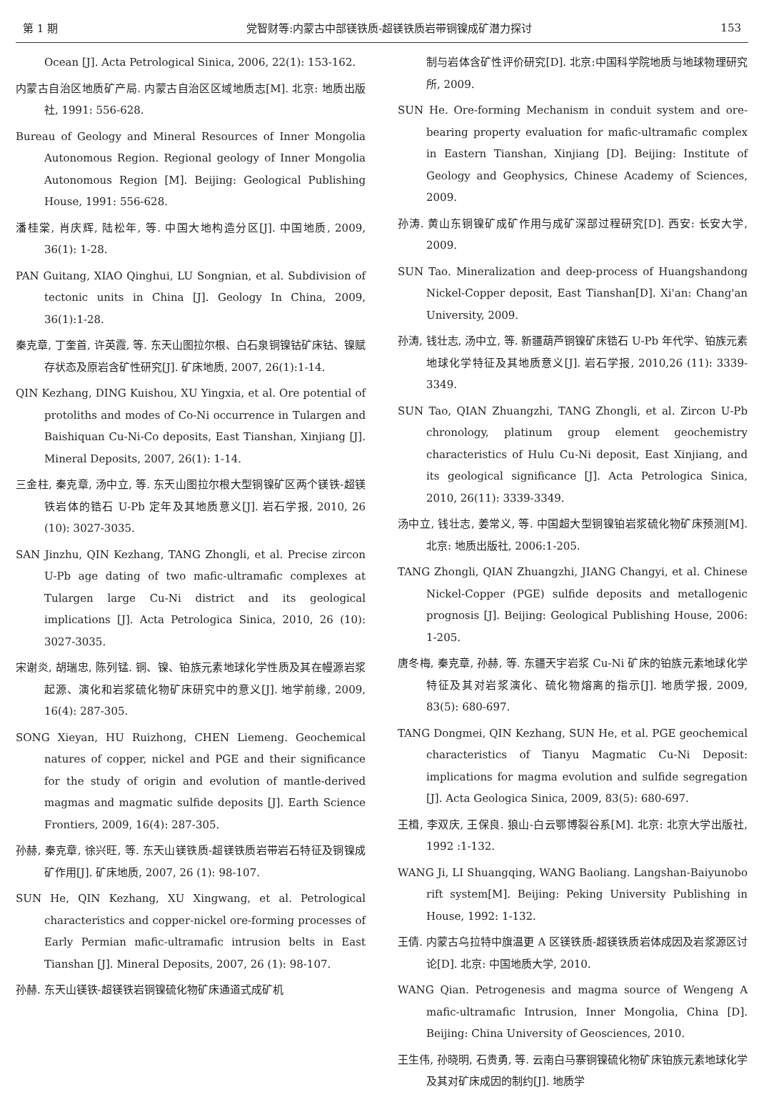第 1 期 党智财等:内蒙古中部镁铁质-超镁铁质岩带铜镍成矿潜力探讨 153
Ocean [J]. Acta Petrological Sinica, 2006, 22(1): 153-162.
内蒙古自治区地质矿产局. 内蒙古自治区区域地质志[M]. 北京: 地质出版社, 1991: 556-628.
Bureau of Geology and Mineral Resources of Inner Mongolia Autonomous Region. Regional geology of Inner Mongolia Autonomous Region [M]. Beijing: Geological Publishing House, 1991: 556-628.
潘桂棠, 肖庆辉, 陆松年, 等. 中国大地构造分区[J]. 中国地质, 2009, 36(1): 1-28.
PAN Guitang, XIAO Qinghui, LU Songnian, et al. Subdivision of tectonic units in China [J]. Geology In China, 2009, 36(1):1-28.
秦克章, 丁奎首, 许英霞, 等. 东天山图拉尔根、白石泉铜镍钴矿床钴、镍赋存状态及原岩含矿性研究[J]. 矿床地质, 2007, 26(1):1-14.
QIN Kezhang, DING Kuishou, XU Yingxia, et al. Ore potential of protoliths and modes of Co-Ni occurrence in Tulargen and Baishiquan Cu-Ni-Co deposits, East Tianshan, Xinjiang [J]. Mineral Deposits, 2007, 26(1): 1-14.
三金柱, 秦克章, 汤中立, 等. 东天山图拉尔根大型铜镍矿区两个镁铁-超镁铁岩体的锆石 U-Pb 定年及其地质意义[J]. 岩石学报, 2010, 26 (10): 3027-3035.
SAN Jinzhu, QIN Kezhang, TANG Zhongli, et al. Precise zircon U-Pb age dating of two mafic-ultramafic complexes at Tulargen large Cu-Ni district and its geological implications [J]. Acta Petrologica Sinica, 2010, 26 (10): 3027-3035.
宋谢炎, 胡瑞忠, 陈列锰. 铜、镍、铂族元素地球化学性质及其在幔源岩浆起源、演化和岩浆硫化物矿床研究中的意义[J]. 地学前缘, 2009, 16(4): 287-305.
SONG Xieyan, HU Ruizhong, CHEN Liemeng. Geochemical natures of copper, nickel and PGE and their significance for the study of origin and evolution of mantle-derived magmas and magmatic sulfide deposits [J]. Earth Science Frontiers, 2009, 16(4): 287-305.
孙赫, 秦克章, 徐兴旺, 等. 东天山镁铁质-超镁铁质岩带岩石特征及铜镍成矿作用[J]. 矿床地质, 2007, 26 (1): 98-107.
SUN He, QIN Kezhang, XU Xingwang, et al. Petrological characteristics and copper-nickel ore-forming processes of Early Permian mafic-ultramafic intrusion belts in East Tianshan [J]. Mineral Deposits, 2007, 26 (1): 98-107.
孙赫. 东天山镁铁-超镁铁岩铜镍硫化物矿床通道式成矿机
制与岩体含矿性评价研究[D]. 北京:中国科学院地质与地球物理研究所, 2009.
SUN He. Ore-forming Mechanism in conduit system and ore-bearing property evaluation for mafic-ultramafic complex in Eastern Tianshan, Xinjiang [D]. Beijing: Institute of Geology and Geophysics, Chinese Academy of Sciences, 2009.
孙涛. 黄山东铜镍矿成矿作用与成矿深部过程研究[D]. 西安: 长安大学, 2009.
SUN Tao. Mineralization and deep-process of Huangshandong Nickel-Copper deposit, East Tianshan[D]. Xi'an: Chang'an University, 2009.
孙涛, 钱壮志, 汤中立, 等. 新疆葫芦铜镍矿床锆石 U-Pb 年代学、铂族元素地球化学特征及其地质意义[J]. 岩石学报, 2010,26 (11): 3339-3349.
SUN Tao, QIAN Zhuangzhi, TANG Zhongli, et al. Zircon U-Pb chronology, platinum group element geochemistry characteristics of Hulu Cu-Ni deposit, East Xinjiang, and its geological significance [J]. Acta Petrologica Sinica, 2010, 26(11): 3339-3349.
汤中立, 钱壮志, 姜常义, 等. 中国超大型铜镍铂岩浆硫化物矿床预测[M]. 北京: 地质出版社, 2006:1-205.
TANG Zhongli, QIAN Zhuangzhi, JIANG Changyi, et al. Chinese Nickel-Copper (PGE) sulfide deposits and metallogenic prognosis [J]. Beijing: Geological Publishing House, 2006: 1-205.
唐冬梅, 秦克章, 孙赫, 等. 东疆天宇岩浆 Cu-Ni 矿床的铂族元素地球化学特征及其对岩浆演化、硫化物熔离的指示[J]. 地质学报, 2009, 83(5): 680-697.
TANG Dongmei, QIN Kezhang, SUN He, et al. PGE geochemical characteristics of Tianyu Magmatic Cu-Ni Deposit: implications for magma evolution and sulfide segregation [J]. Acta Geologica Sinica, 2009, 83(5): 680-697.
王楫, 李双庆, 王保良. 狼山-白云鄂博裂谷系[M]. 北京: 北京大学出版社, 1992 :1-132.
WANG Ji, LI Shuangqing, WANG Baoliang. Langshan-Baiyunobo rift system[M]. Beijing: Peking University Publishing in House, 1992: 1-132.
王倩. 内蒙古乌拉特中旗温更 A 区镁铁质-超镁铁质岩体成因及岩浆源区讨论[D]. 北京: 中国地质大学, 2010.
WANG Qian. Petrogenesis and magma source of Wengeng A mafic-ultramafic Intrusion, Inner Mongolia, China [D]. Beijing: China University of Geosciences, 2010.
王生伟, 孙晓明, 石贵勇, 等. 云南白马寨铜镍硫化物矿床铂族元素地球化学及其对矿床成因的制约[J]. 地质学